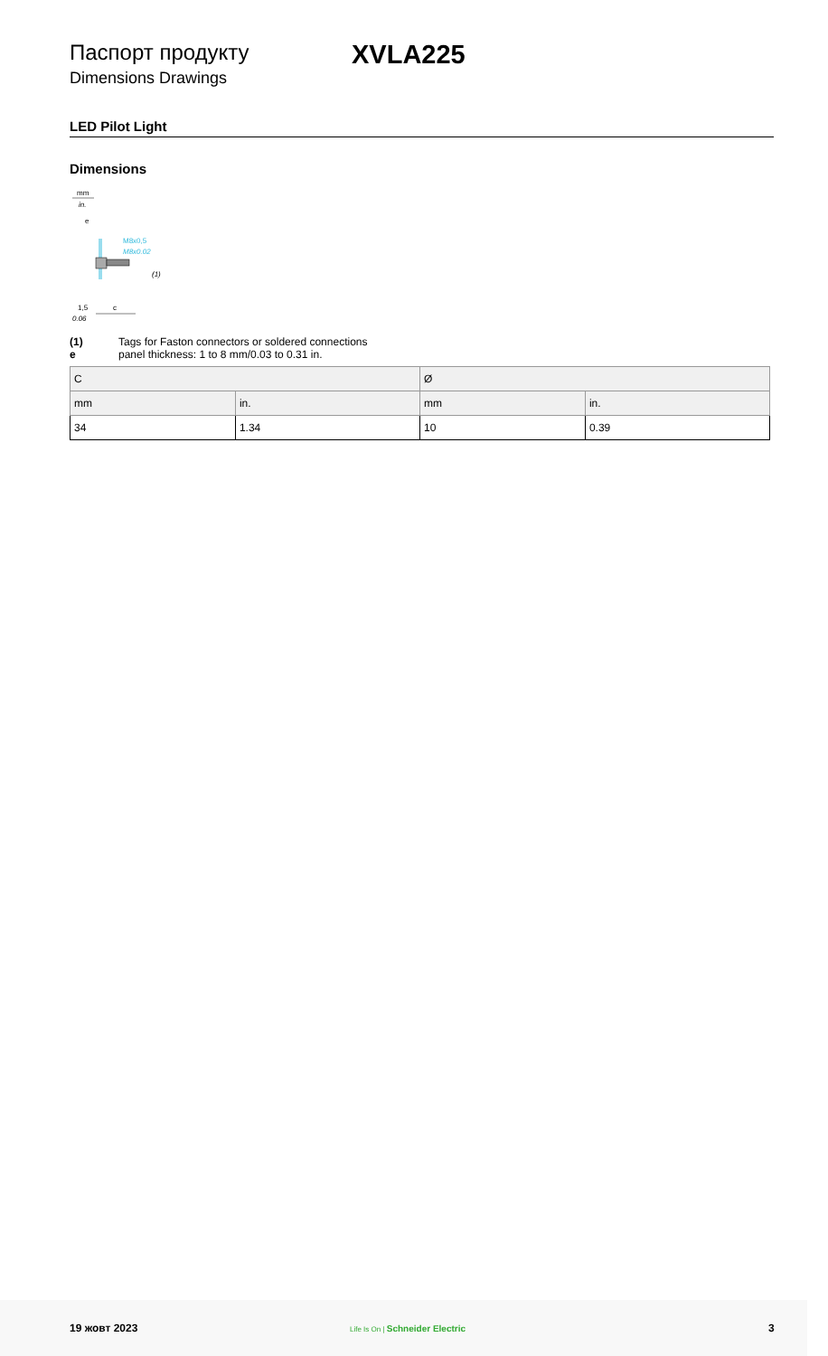Паспорт продукту
Dimensions Drawings
XVLA225
LED Pilot Light
Dimensions
mm
in.
e
M8x0,5
M8x0.02
(1)
1,5
0.06
c
(1) Tags for Faston connectors or soldered connections
e panel thickness: 1 to 8 mm/0.03 to 0.31 in.
| C | | Ø | |
| --- | --- | --- | --- |
| mm | in. | mm | in. |
| 34 | 1.34 | 10 | 0.39 |
19 жовт 2023 Life Is On | Schneider Electric 3